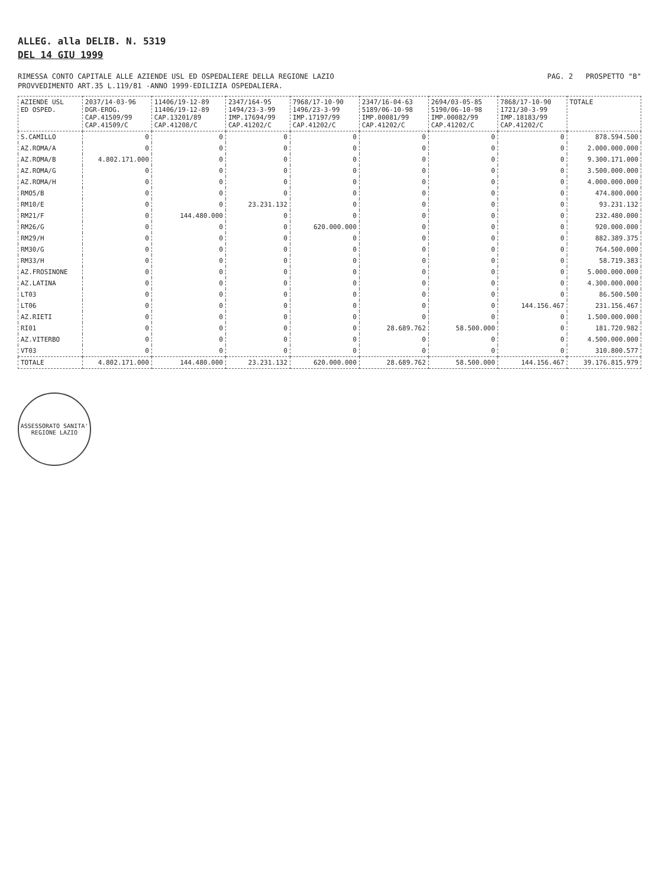ALLEG. alla DELIB. N. 5319
DEL 14 GIU 1999
RIMESSA CONTO CAPITALE ALLE AZIENDE USL ED OSPEDALIERE DELLA REGIONE LAZIO PAG. 2 PROSPETTO "B"
PROVVEDIMENTO ART.35 L.119/81 -ANNO 1999-EDILIZIA OSPEDALIERA.
| AZIENDE USL ED OSPED. | 2037/14-03-96 DGR-EROG. CAP.41509/99 CAP.41509/C | 11406/19-12-89 11406/19-12-89 CAP.13201/89 CAP.41208/C | 2347/164-95 1494/23-3-99 IMP.17694/99 CAP.41202/C | 7968/17-10-90 1496/23-3-99 IMP.17197/99 CAP.41202/C | 2347/16-04-63 5189/06-10-98 IMP.00081/99 CAP.41202/C | 2694/03-05-85 5190/06-10-98 IMP.00082/99 CAP.41202/C | 7868/17-10-90 1721/30-3-99 IMP.18183/99 CAP.41202/C | TOTALE |
| --- | --- | --- | --- | --- | --- | --- | --- | --- |
| S.CAMILLO | 0 | 0 | 0 | 0 | 0 | 0 | 0 | 878.594.500 |
| AZ.ROMA/A | 0 | 0 | 0 | 0 | 0 | 0 | 0 | 2.000.000.000 |
| AZ.ROMA/B | 4.802.171.000 | 0 | 0 | 0 | 0 | 0 | 0 | 9.300.171.000 |
| AZ.ROMA/G | 0 | 0 | 0 | 0 | 0 | 0 | 0 | 3.500.000.000 |
| AZ.ROMA/H | 0 | 0 | 0 | 0 | 0 | 0 | 0 | 4.000.000.000 |
| RMO5/B | 0 | 0 | 0 | 0 | 0 | 0 | 0 | 474.800.000 |
| RM10/E | 0 | 0 | 23.231.132 | 0 | 0 | 0 | 0 | 93.231.132 |
| RM21/F | 0 | 144.480.000 | 0 | 0 | 0 | 0 | 0 | 232.480.000 |
| RM26/G | 0 | 0 | 0 | 620.000.000 | 0 | 0 | 0 | 920.000.000 |
| RM29/H | 0 | 0 | 0 | 0 | 0 | 0 | 0 | 882.389.375 |
| RM30/G | 0 | 0 | 0 | 0 | 0 | 0 | 0 | 764.500.000 |
| RM33/H | 0 | 0 | 0 | 0 | 0 | 0 | 0 | 58.719.383 |
| AZ.FROSINONE | 0 | 0 | 0 | 0 | 0 | 0 | 0 | 5.000.000.000 |
| AZ.LATINA | 0 | 0 | 0 | 0 | 0 | 0 | 0 | 4.300.000.000 |
| LT03 | 0 | 0 | 0 | 0 | 0 | 0 | 0 | 86.500.500 |
| LT06 | 0 | 0 | 0 | 0 | 0 | 0 | 144.156.467 | 231.156.467 |
| AZ.RIETI | 0 | 0 | 0 | 0 | 0 | 0 | 0 | 1.500.000.000 |
| RI01 | 0 | 0 | 0 | 0 | 28.689.762 | 58.500.000 | 0 | 181.720.982 |
| AZ.VITERBO | 0 | 0 | 0 | 0 | 0 | 0 | 0 | 4.500.000.000 |
| VT03 | 0 | 0 | 0 | 0 | 0 | 0 | 0 | 310.800.577 |
| TOTALE | 4.802.171.000 | 144.480.000 | 23.231.132 | 620.000.000 | 28.689.762 | 58.500.000 | 144.156.467 | 39.176.815.979 |
ASSESSORATO SANITA'
REGIONE LAZIO